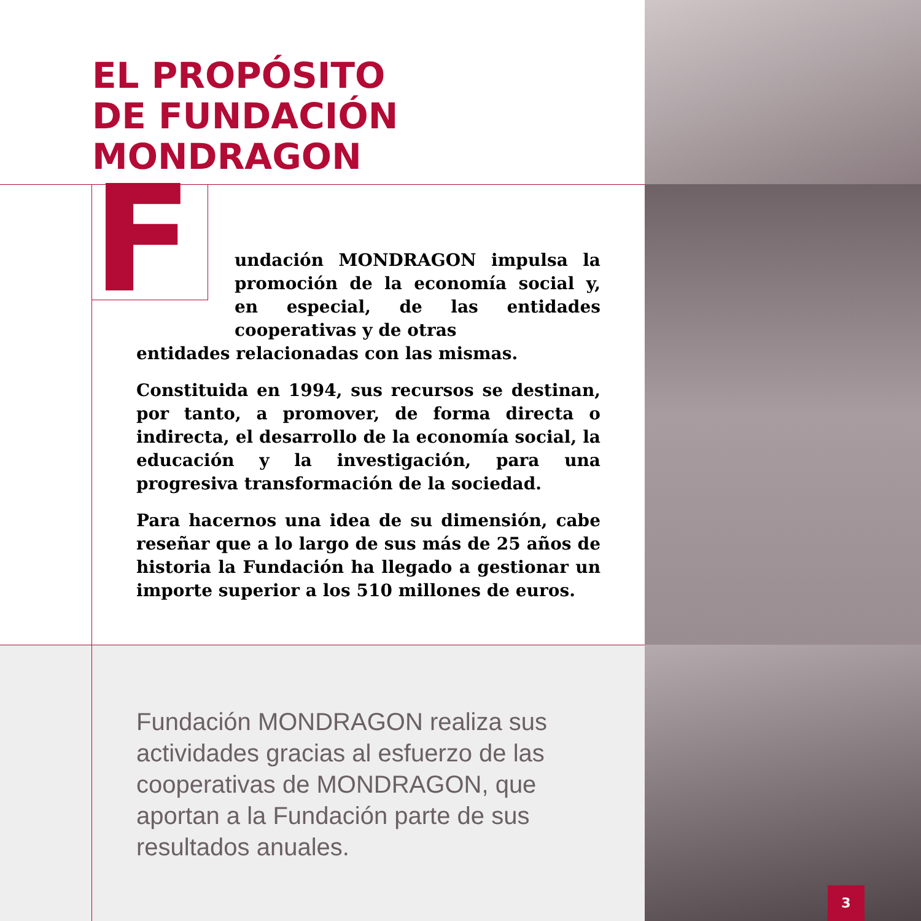EL PROPÓSITO
DE FUNDACIÓN MONDRAGON
F
undación MONDRAGON impulsa la promoción de la economía social y, en especial, de las entidades cooperativas y de otras
entidades relacionadas con las mismas.
Constituida en 1994, sus recursos se destinan, por tanto, a promover, de forma directa o indirecta, el desarrollo de la economía social, la educación y la investigación, para una progresiva transformación de la sociedad.
Para hacernos una idea de su dimensión, cabe reseñar que a lo largo de sus más de 25 años de historia la Fundación ha llegado a gestionar un importe superior a los 510 millones de euros.
Fundación MONDRAGON realiza sus actividades gracias al esfuerzo de las cooperativas de MONDRAGON, que aportan a la Fundación parte de sus resultados anuales.
3